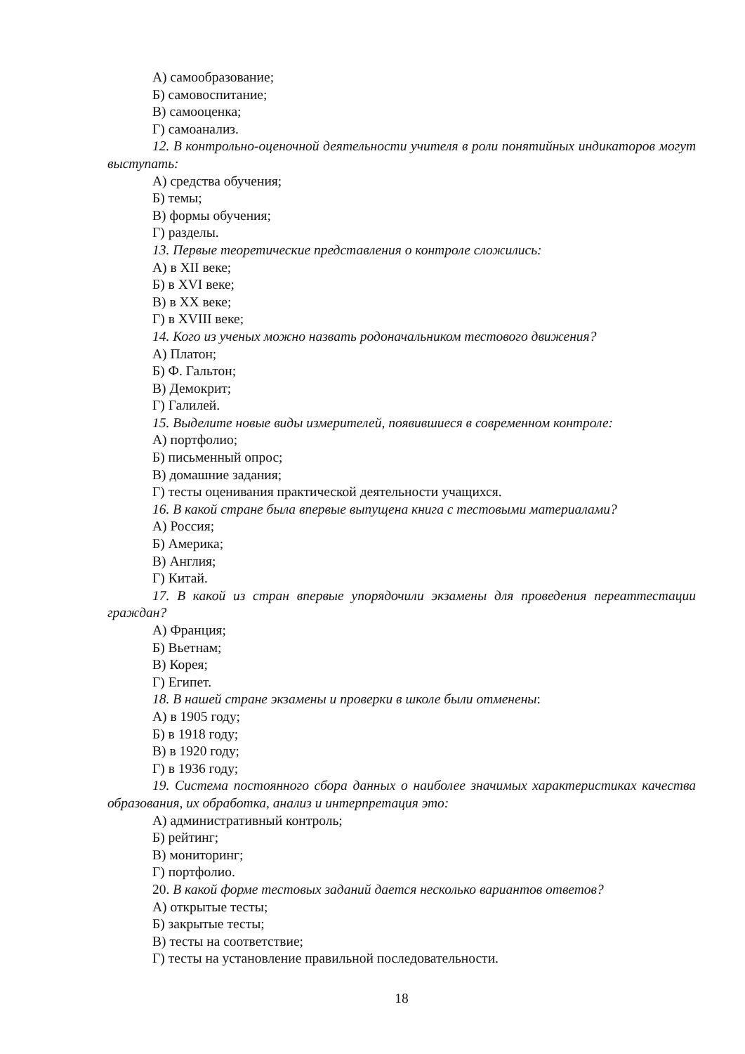А) самообразование;
Б) самовоспитание;
В) самооценка;
Г) самоанализ.
12. В контрольно-оценочной деятельности учителя в роли понятийных индикаторов могут выступать:
А) средства обучения;
Б) темы;
В) формы обучения;
Г) разделы.
13. Первые теоретические представления о контроле сложились:
А) в XII веке;
Б) в XVI веке;
В) в XX веке;
Г) в XVIII веке;
14. Кого из ученых можно назвать родоначальником тестового движения?
А) Платон;
Б) Ф. Гальтон;
В) Демокрит;
Г) Галилей.
15. Выделите новые виды измерителей, появившиеся в современном контроле:
А) портфолио;
Б) письменный опрос;
В) домашние задания;
Г) тесты оценивания практической деятельности учащихся.
16. В какой стране была впервые выпущена книга с тестовыми материалами?
А) Россия;
Б) Америка;
В) Англия;
Г) Китай.
17. В какой из стран впервые упорядочили экзамены для проведения переаттестации граждан?
А) Франция;
Б) Вьетнам;
В) Корея;
Г) Египет.
18. В нашей стране экзамены и проверки в школе были отменены:
А) в 1905 году;
Б) в 1918 году;
В) в 1920 году;
Г) в 1936 году;
19. Система постоянного сбора данных о наиболее значимых характеристиках качества образования, их обработка, анализ и интерпретация это:
А) административный контроль;
Б) рейтинг;
В) мониторинг;
Г) портфолио.
20. В какой форме тестовых заданий дается несколько вариантов ответов?
А) открытые тесты;
Б) закрытые тесты;
В) тесты на соответствие;
Г) тесты на установление правильной последовательности.
18